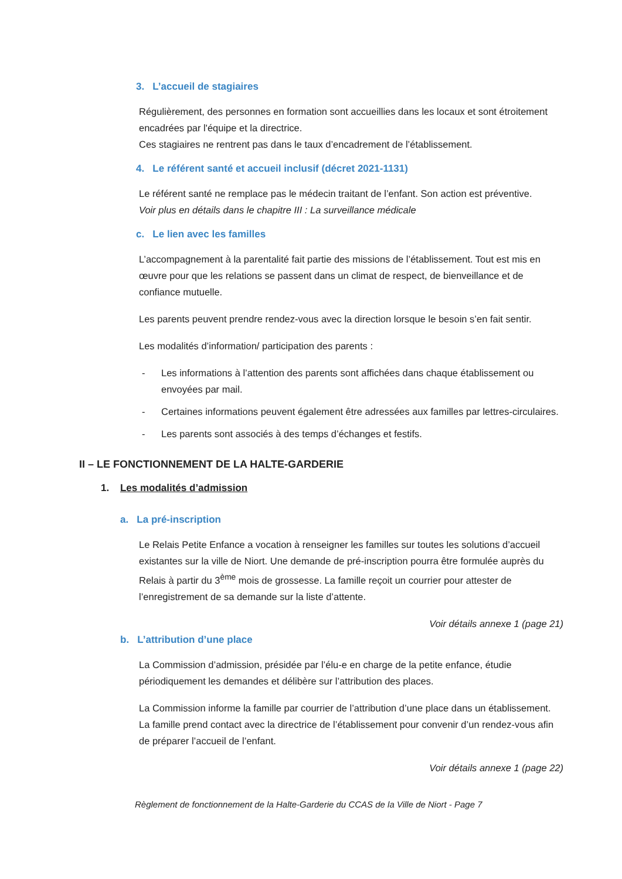3. L’accueil de stagiaires
Régulièrement, des personnes en formation sont accueillies dans les locaux et sont étroitement encadrées par l'équipe et la directrice.
Ces stagiaires ne rentrent pas dans le taux d’encadrement de l’établissement.
4. Le référent santé et accueil inclusif (décret 2021-1131)
Le référent santé ne remplace pas le médecin traitant de l’enfant. Son action est préventive.
Voir plus en détails dans le chapitre III : La surveillance médicale
c. Le lien avec les familles
L’accompagnement à la parentalité fait partie des missions de l’établissement. Tout est mis en œuvre pour que les relations se passent dans un climat de respect, de bienveillance et de confiance mutuelle.
Les parents peuvent prendre rendez-vous avec la direction lorsque le besoin s’en fait sentir.
Les modalités d’information/ participation des parents :
- Les informations à l’attention des parents sont affichées dans chaque établissement ou envoyées par mail.
- Certaines informations peuvent également être adressées aux familles par lettres-circulaires.
- Les parents sont associés à des temps d’échanges et festifs.
II – LE FONCTIONNEMENT DE LA HALTE-GARDERIE
1. Les modalités d’admission
a. La pré-inscription
Le Relais Petite Enfance a vocation à renseigner les familles sur toutes les solutions d’accueil existantes sur la ville de Niort. Une demande de pré-inscription pourra être formulée auprès du Relais à partir du 3<sup>ème</sup> mois de grossesse. La famille reçoit un courrier pour attester de l’enregistrement de sa demande sur la liste d’attente.
Voir détails annexe 1 (page 21)
b. L’attribution d’une place
La Commission d’admission, présidée par l’élu-e en charge de la petite enfance, étudie périodiquement les demandes et délibère sur l’attribution des places.
La Commission informe la famille par courrier de l’attribution d’une place dans un établissement. La famille prend contact avec la directrice de l’établissement pour convenir d’un rendez-vous afin de préparer l’accueil de l’enfant.
Voir détails annexe 1 (page 22)
Règlement de fonctionnement de la Halte-Garderie du CCAS de la Ville de Niort - Page 7